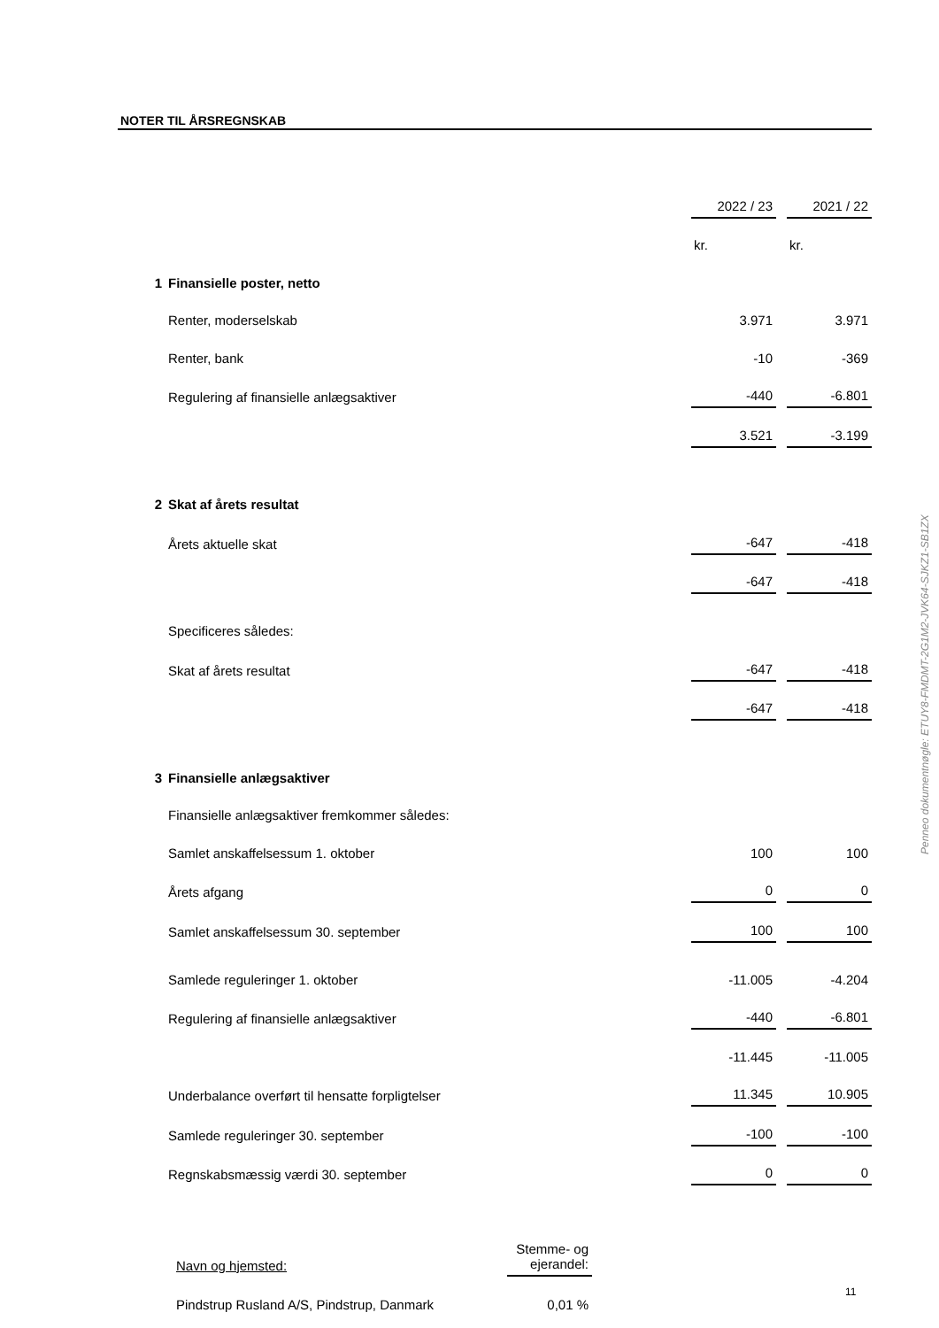NOTER TIL ÅRSREGNSKAB
| | | 2022 / 23 | | 2021 / 22 |
| | | kr. | | kr. |
| 1 | Finansielle poster, netto | | | |
| | Renter, moderselskab | 3.971 | | 3.971 |
| | Renter, bank | -10 | | -369 |
| | Regulering af finansielle anlægsaktiver | -440 | | -6.801 |
| | | 3.521 | | -3.199 |
| 2 | Skat af årets resultat | | | |
| | Årets aktuelle skat | -647 | | -418 |
| | | -647 | | -418 |
| | Specificeres således: | | | |
| | Skat af årets resultat | -647 | | -418 |
| | | -647 | | -418 |
| 3 | Finansielle anlægsaktiver | | | |
| | Finansielle anlægsaktiver fremkommer således: | | | |
| | Samlet anskaffelsessum 1. oktober | 100 | | 100 |
| | Årets afgang | 0 | | 0 |
| | Samlet anskaffelsessum 30. september | 100 | | 100 |
| | Samlede reguleringer 1. oktober | -11.005 | | -4.204 |
| | Regulering af finansielle anlægsaktiver | -440 | | -6.801 |
| | | -11.445 | | -11.005 |
| | Underbalance overført til hensatte forpligtelser | 11.345 | | 10.905 |
| | Samlede reguleringer 30. september | -100 | | -100 |
| | Regnskabsmæssig værdi 30. september | 0 | | 0 |
| Navn og hjemsted: | Stemme- og ejerandel: |
| Pindstrup Rusland A/S, Pindstrup, Danmark | 0,01 % |
Penneo dokumentnøgle: ETUY8-FMDMT-2G1M2-JVK64-SJKZ1-SB1ZX
11